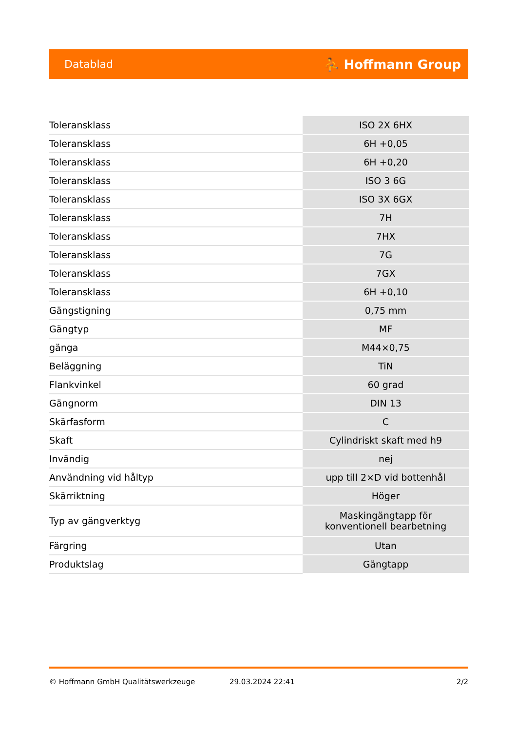Datablad ⛹ Hoffmann Group
| Toleransklass | ISO 2X 6HX |
| Toleransklass | 6H +0,05 |
| Toleransklass | 6H +0,20 |
| Toleransklass | ISO 3 6G |
| Toleransklass | ISO 3X 6GX |
| Toleransklass | 7H |
| Toleransklass | 7HX |
| Toleransklass | 7G |
| Toleransklass | 7GX |
| Toleransklass | 6H +0,10 |
| Gängstigning | 0,75 mm |
| Gängtyp | MF |
| gänga | M44×0,75 |
| Beläggning | TiN |
| Flankvinkel | 60 grad |
| Gängnorm | DIN 13 |
| Skärfasform | C |
| Skaft | Cylindriskt skaft med h9 |
| Invändig | nej |
| Användning vid håltyp | upp till 2×D vid bottenhål |
| Skärriktning | Höger |
| Typ av gängverktyg | Maskingängtapp för konventionell bearbetning |
| Färgring | Utan |
| Produktslag | Gängtapp |
© Hoffmann GmbH Qualitätswerkzeuge 29.03.2024 22:41 2/2